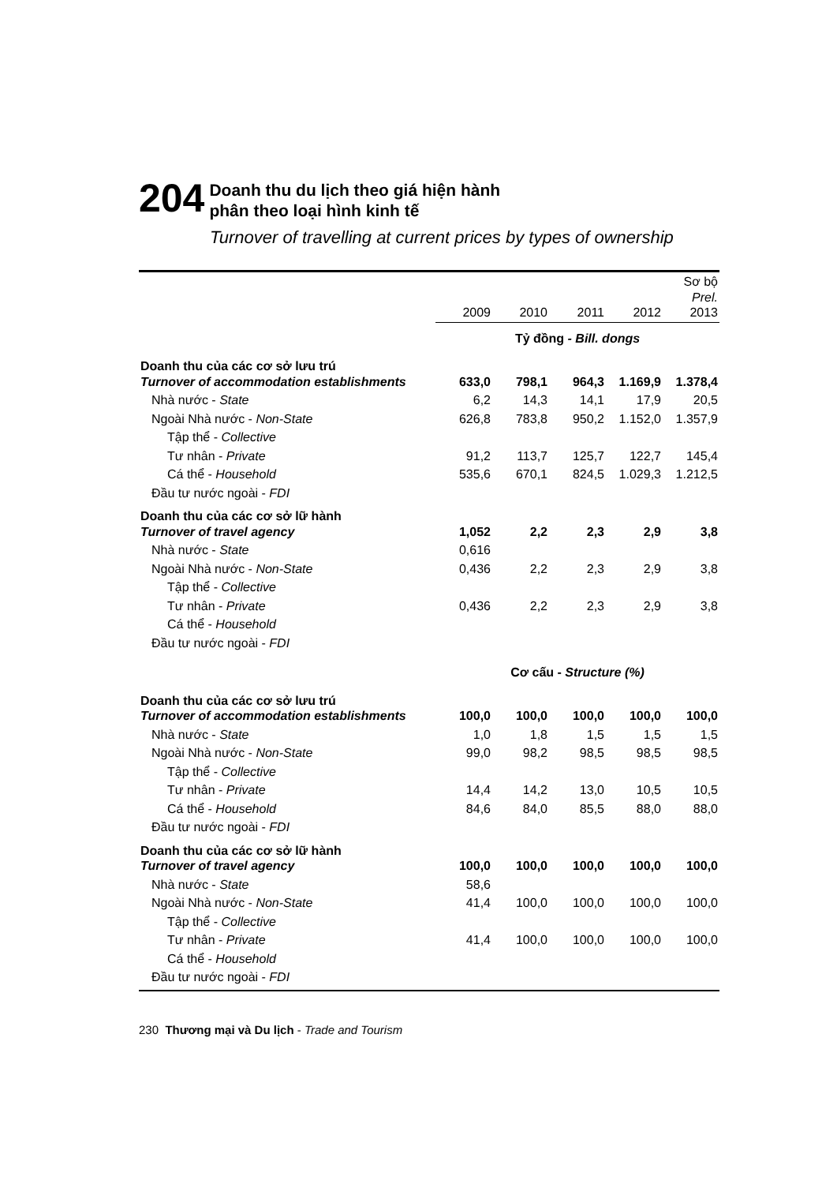204
Doanh thu du lịch theo giá hiện hành
phân theo loại hình kinh tế
Turnover of travelling at current prices by types of ownership
| | 2009 | 2010 | 2011 | 2012 | Sơ bộ Prel. 2013 |
| --- | --- | --- | --- | --- | --- |
| | Tỷ đồng - Bill. dongs | | | | |
| Doanh thu của các cơ sở lưu trú Turnover of accommodation establishments | 633,0 | 798,1 | 964,3 | 1.169,9 | 1.378,4 |
| Nhà nước - State | 6,2 | 14,3 | 14,1 | 17,9 | 20,5 |
| Ngoài Nhà nước - Non-State | 626,8 | 783,8 | 950,2 | 1.152,0 | 1.357,9 |
| Tập thể - Collective | | | | | |
| Tư nhân - Private | 91,2 | 113,7 | 125,7 | 122,7 | 145,4 |
| Cá thể - Household | 535,6 | 670,1 | 824,5 | 1.029,3 | 1.212,5 |
| Đầu tư nước ngoài - FDI | | | | | |
| Doanh thu của các cơ sở lữ hành Turnover of travel agency | 1,052 | 2,2 | 2,3 | 2,9 | 3,8 |
| Nhà nước - State | 0,616 | | | | |
| Ngoài Nhà nước - Non-State | 0,436 | 2,2 | 2,3 | 2,9 | 3,8 |
| Tập thể - Collective | | | | | |
| Tư nhân - Private | 0,436 | 2,2 | 2,3 | 2,9 | 3,8 |
| Cá thể - Household | | | | | |
| Đầu tư nước ngoài - FDI | | | | | |
| | Cơ cấu - Structure (%) | | | | |
| Doanh thu của các cơ sở lưu trú Turnover of accommodation establishments | 100,0 | 100,0 | 100,0 | 100,0 | 100,0 |
| Nhà nước - State | 1,0 | 1,8 | 1,5 | 1,5 | 1,5 |
| Ngoài Nhà nước - Non-State | 99,0 | 98,2 | 98,5 | 98,5 | 98,5 |
| Tập thể - Collective | | | | | |
| Tư nhân - Private | 14,4 | 14,2 | 13,0 | 10,5 | 10,5 |
| Cá thể - Household | 84,6 | 84,0 | 85,5 | 88,0 | 88,0 |
| Đầu tư nước ngoài - FDI | | | | | |
| Doanh thu của các cơ sở lữ hành Turnover of travel agency | 100,0 | 100,0 | 100,0 | 100,0 | 100,0 |
| Nhà nước - State | 58,6 | | | | |
| Ngoài Nhà nước - Non-State | 41,4 | 100,0 | 100,0 | 100,0 | 100,0 |
| Tập thể - Collective | | | | | |
| Tư nhân - Private | 41,4 | 100,0 | 100,0 | 100,0 | 100,0 |
| Cá thể - Household | | | | | |
| Đầu tư nước ngoài - FDI | | | | | |
230 Thương mại và Du lịch - Trade and Tourism